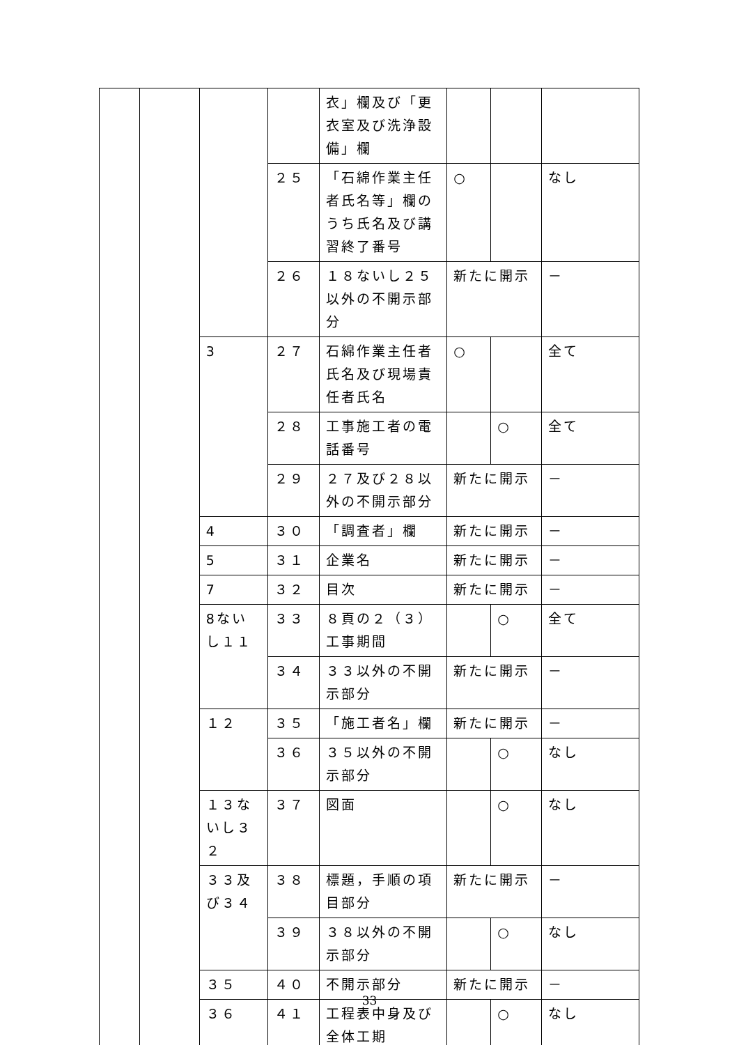| | | | | 衣」欄及び「更衣室及び洗浄設備」欄 | | | |
| | | | ２５ | 「石綿作業主任者氏名等」欄のうち氏名及び講習終了番号 | ○ | | なし |
| | | | ２６ | １８ないし２５以外の不開示部分 | 新たに開示 | | － |
| | | 3 | ２７ | 石綿作業主任者氏名及び現場責任者氏名 | ○ | | 全て |
| | | | ２８ | 工事施工者の電話番号 | | ○ | 全て |
| | | | ２９ | ２７及び２８以外の不開示部分 | 新たに開示 | | － |
| | | 4 | ３０ | 「調査者」欄 | 新たに開示 | | － |
| | | 5 | ３１ | 企業名 | 新たに開示 | | － |
| | | 7 | ３２ | 目次 | 新たに開示 | | － |
| | | 8ないし１１ | ３３ | ８頁の２（３）工事期間 | | ○ | 全て |
| | | | ３４ | ３３以外の不開示部分 | 新たに開示 | | － |
| | | １２ | ３５ | 「施工者名」欄 | 新たに開示 | | － |
| | | | ３６ | ３５以外の不開示部分 | | ○ | なし |
| | | １３ないし３２ | ３７ | 図面 | | ○ | なし |
| | | ３３及び３４ | ３８ | 標題，手順の項目部分 | 新たに開示 | | － |
| | | | ３９ | ３８以外の不開示部分 | | ○ | なし |
| | | ３５ | ４０ | 不開示部分 | 新たに開示 | | － |
| | | ３６ | ４１ | 工程表中身及び全体工期 | | ○ | なし |
33